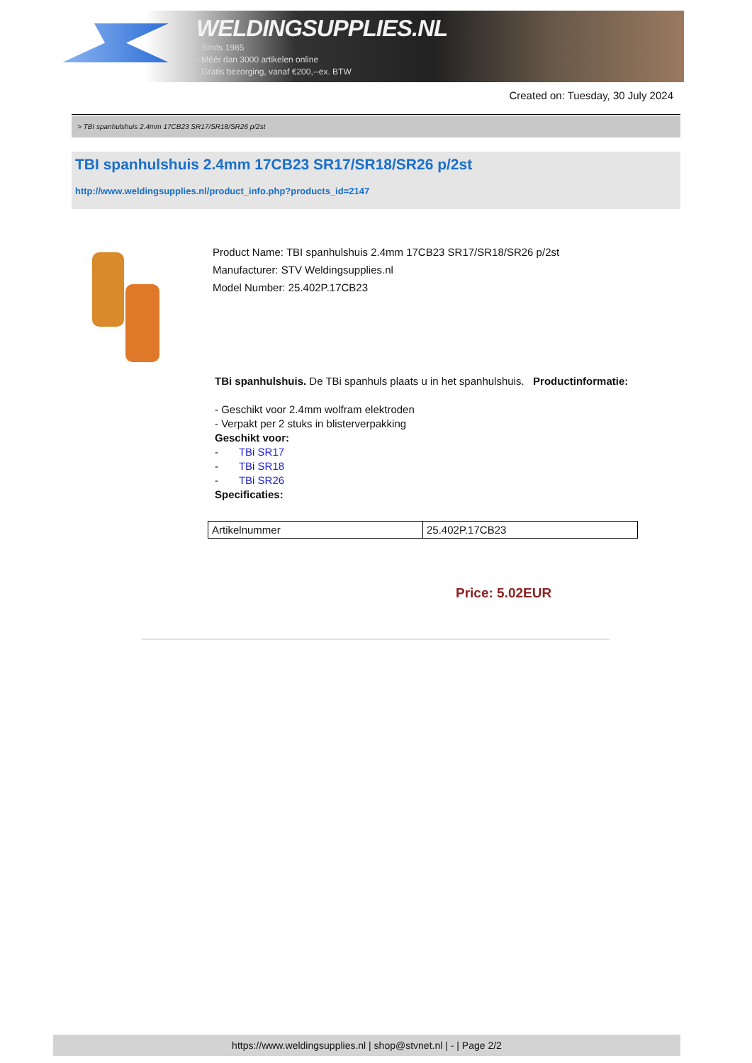WELDINGSUPPLIES.NL
- Sinds 1985
- Méér dan 3000 artikelen online
- Gratis bezorging, vanaf €200,--ex. BTW
Created on: Tuesday, 30 July 2024
> TBI spanhulshuis 2.4mm 17CB23 SR17/SR18/SR26 p/2st
TBI spanhulshuis 2.4mm 17CB23 SR17/SR18/SR26 p/2st
http://www.weldingsupplies.nl/product_info.php?products_id=2147
Product Name: TBI spanhulshuis 2.4mm 17CB23 SR17/SR18/SR26 p/2st
Manufacturer: STV Weldingsupplies.nl
Model Number: 25.402P.17CB23
TBi spanhulshuis. De TBi spanhuls plaats u in het spanhulshuis. Productinformatie:
- Geschikt voor 2.4mm wolfram elektroden
- Verpakt per 2 stuks in blisterverpakking
Geschikt voor:
- TBi SR17
- TBi SR18
- TBi SR26
Specificaties:
| Artikelnummer | 25.402P.17CB23 |
Price: 5.02EUR
https://www.weldingsupplies.nl | shop@stvnet.nl | - | Page 2/2